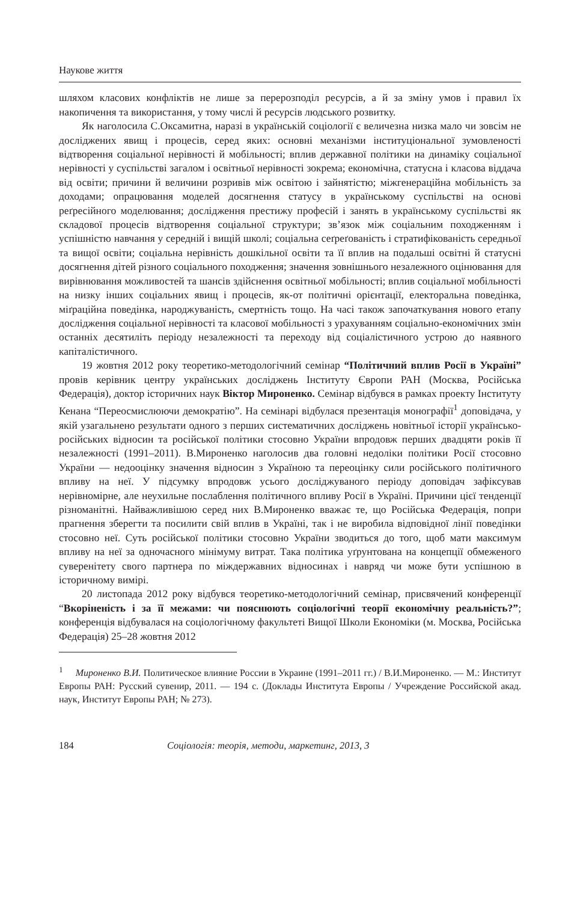Наукове життя
шляхом класових конфліктів не лише за перерозподіл ресурсів, а й за зміну умов і правил їх накопичення та використання, у тому числі й ресурсів людського розвитку.
Як наголосила С.Оксамитна, наразі в українській соціології є величезна низка мало чи зовсім не досліджених явищ і процесів, серед яких: основні механізми інституціональної зумовленості відтворення соціальної нерівності й мобільності; вплив державної політики на динаміку соціальної нерівності у суспільстві загалом і освітньої нерівності зокрема; економічна, статусна і класова віддача від освіти; причини й величини розривів між освітою і зайнятістю; міжгенераційна мобільність за доходами; опрацювання моделей досягнення статусу в українському суспільстві на основі реґресійного моделювання; дослідження престижу професій і занять в українському суспільстві як складової процесів відтворення соціальної структури; зв’язок між соціальним походженням і успішністю навчання у середній і вищій школі; соціальна сеґреґованість і стратифікованість середньої та вищої освіти; соціальна нерівність дошкільної освіти та її вплив на подальші освітні й статусні досягнення дітей різного соціального походження; значення зовнішнього незалежного оцінювання для вирівнювання можливостей та шансів здійснення освітньої мобільності; вплив соціальної мобільності на низку інших соціальних явищ і процесів, як-от політичні орієнтації, електоральна поведінка, міґраційна поведінка, народжуваність, смертність тощо. На часі також започаткування нового етапу дослідження соціальної нерівності та класової мобільності з урахуванням соціально-економічних змін останніх десятиліть періоду незалежності та переходу від соціалістичного устрою до наявного капіталістичного.
19 жовтня 2012 року теоретико-методологічний семінар “Політичний вплив Росії в Україні” провів керівник центру українських досліджень Інституту Європи РАН (Москва, Російська Федерація), доктор історичних наук Віктор Мироненко. Семінар відбувся в рамках проекту Інституту Кенана “Переосмислюючи демократію”. На семінарі відбулася презентація монографії<sup>1</sup> доповідача, у якій узагальнено результати одного з перших систематичних досліджень новітньої історії українсько-російських відносин та російської політики стосовно України впродовж перших двадцяти років її незалежності (1991–2011). В.Мироненко наголосив два головні недоліки політики Росії стосовно України — недооцінку значення відносин з Україною та переоцінку сили російського політичного впливу на неї. У підсумку впродовж усього досліджуваного періоду доповідач зафіксував нерівномірне, але неухильне послаблення політичного впливу Росії в Україні. Причини цієї тенденції різноманітні. Найважливішою серед них В.Мироненко вважає те, що Російська Федерація, попри прагнення зберегти та посилити свій вплив в Україні, так і не виробила відповідної лінії поведінки стосовно неї. Суть російської політики стосовно України зводиться до того, щоб мати максимум впливу на неї за одночасного мінімуму витрат. Така політика уґрунтована на концепції обмеженого суверенітету свого партнера по міждержавних відносинах і навряд чи може бути успішною в історичному вимірі.
20 листопада 2012 року відбувся теоретико-методологічний семінар, присвячений конференції “Вкоріненість і за її межами: чи пояснюють соціологічні теорії економічну реальність?”; конференція відбувалася на соціологічному факультеті Вищої Школи Економіки (м. Москва, Російська Федерація) 25–28 жовтня 2012
<sup>1</sup> Мироненко В.И. Политическое влияние России в Украине (1991–2011 гг.) / В.И.Мироненко. — М.: Институт Европы РАН: Русский сувенир, 2011. — 194 с. (Доклады Института Европы / Учреждение Российской акад. наук, Институт Европы РАН; № 273).
184 Соціологія: теорія, методи, маркетинг, 2013, 3